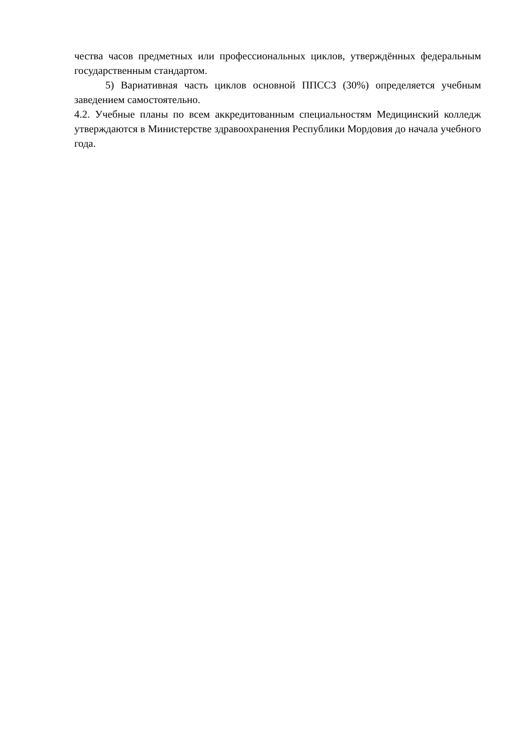чества часов предметных или профессиональных циклов, утверждённых федеральным государственным стандартом.
5) Вариативная часть циклов основной ППССЗ (30%) определяется учебным заведением самостоятельно.
4.2. Учебные планы по всем аккредитованным специальностям Медицинский колледж утверждаются в Министерстве здравоохранения Республики Мордовия до начала учебного года.